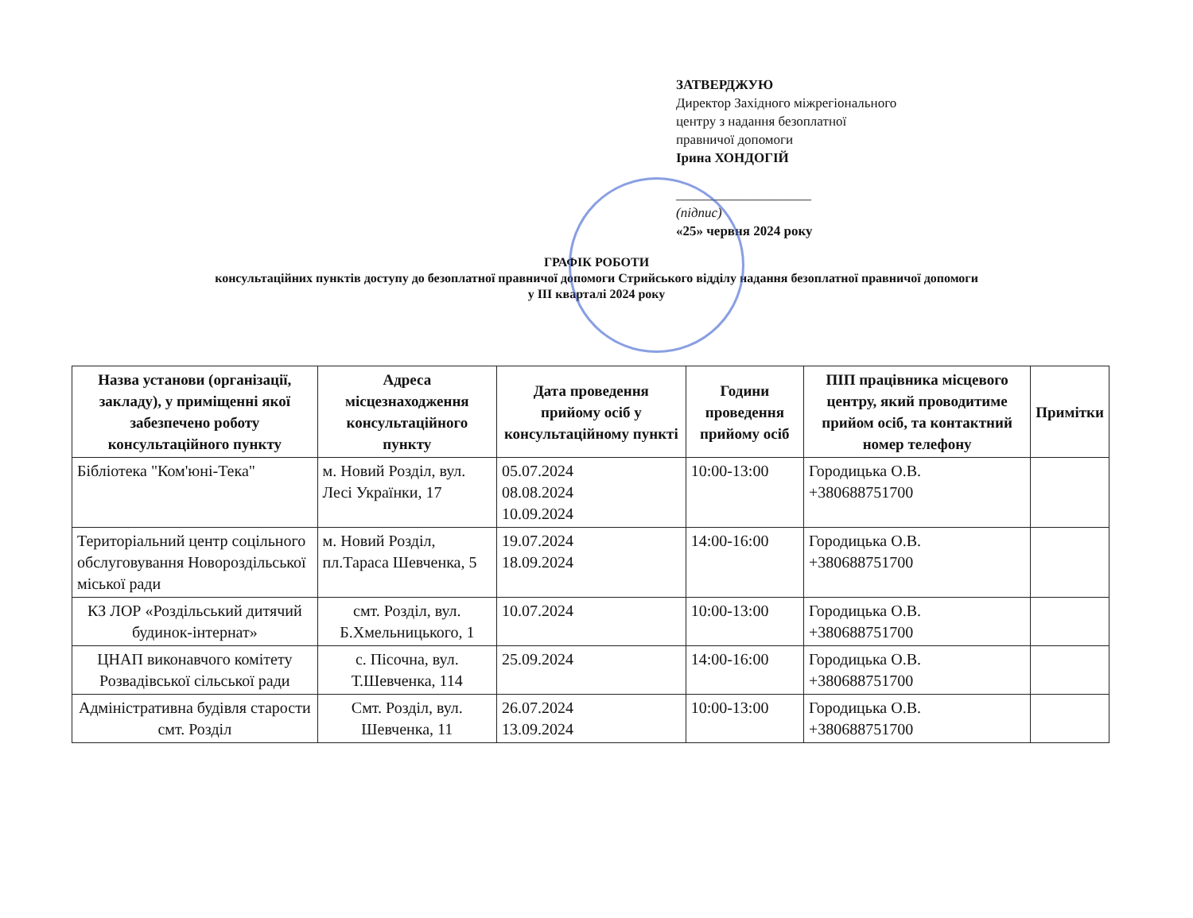ЗАТВЕРДЖУЮ
Директор Західного міжрегіонального
центру з надання безоплатної
правничої допомоги
Ірина ХОНДОГІЙ
____________________
(підпис)
«25» червня 2024 року
ГРАФІК РОБОТИ
консультаційних пунктів доступу до безоплатної правничої допомоги Стрийського відділу надання безоплатної правничої допомоги
у ІІІ кварталі 2024 року
| Назва установи (організації, закладу), у приміщенні якої забезпечено роботу консультаційного пункту | Адреса місцезнаходження консультаційного пункту | Дата проведення прийому осіб у консультаційному пункті | Години проведення прийому осіб | ПІП працівника місцевого центру, який проводитиме прийом осіб, та контактний номер телефону | Примітки |
| --- | --- | --- | --- | --- | --- |
| Бібліотека "Ком'юні-Тека" | м. Новий Розділ, вул. Лесі Українки, 17 | 05.07.2024 08.08.2024 10.09.2024 | 10:00-13:00 | Городицька О.В. +380688751700 | |
| Територіальний центр соцільного обслуговування Новороздільської міської ради | м. Новий Розділ, пл.Тараса Шевченка, 5 | 19.07.2024 18.09.2024 | 14:00-16:00 | Городицька О.В. +380688751700 | |
| КЗ ЛОР «Роздільський дитячий будинок-інтернат» | смт. Розділ, вул. Б.Хмельницького, 1 | 10.07.2024 | 10:00-13:00 | Городицька О.В. +380688751700 | |
| ЦНАП виконавчого комітету Розвадівської сільської ради | с. Пісочна, вул. Т.Шевченка, 114 | 25.09.2024 | 14:00-16:00 | Городицька О.В. +380688751700 | |
| Адміністративна будівля старости смт. Розділ | Смт. Розділ, вул. Шевченка, 11 | 26.07.2024 13.09.2024 | 10:00-13:00 | Городицька О.В. +380688751700 | |